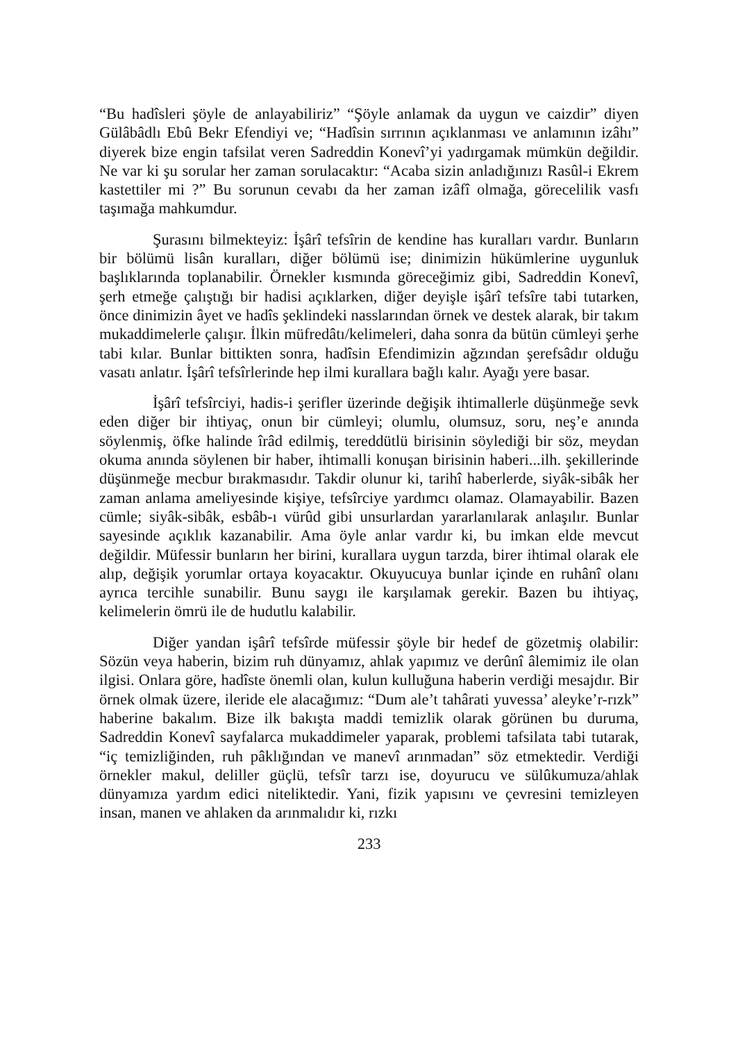“Bu hadîsleri şöyle de anlayabiliriz” “Şöyle anlamak da uygun ve caizdir” diyen Gülâbâdlı Ebû Bekr Efendiyi ve; “Hadîsin sırrının açıklanması ve anlamının izâhı” diyerek bize engin tafsilat veren Sadreddin Konevî’yi yadırgamak mümkün değildir. Ne var ki şu sorular her zaman sorulacaktır: “Acaba sizin anladığınızı Rasûl-i Ekrem kastettiler mi ?” Bu sorunun cevabı da her zaman izâfî olmağa, görecelilik vasfı taşımağa mahkumdur.
Şurasını bilmekteyiz: İşârî tefsîrin de kendine has kuralları vardır. Bunların bir bölümü lisân kuralları, diğer bölümü ise; dinimizin hükümlerine uygunluk başlıklarında toplanabilir. Örnekler kısmında göreceğimiz gibi, Sadreddin Konevî, şerh etmeğe çalıştığı bir hadisi açıklarken, diğer deyişle işârî tefsîre tabi tutarken, önce dinimizin âyet ve hadîs şeklindeki nasslarından örnek ve destek alarak, bir takım mukaddimelerle çalışır. İlkin müfredâtı/kelimeleri, daha sonra da bütün cümleyi şerhe tabi kılar. Bunlar bittikten sonra, hadîsin Efendimizin ağzından şerefsâdır olduğu vasatı anlatır. İşârî tefsîrlerinde hep ilmi kurallara bağlı kalır. Ayağı yere basar.
İşârî tefsîrciyi, hadis-i şerifler üzerinde değişik ihtimallerle düşünmeğe sevk eden diğer bir ihtiyaç, onun bir cümleyi; olumlu, olumsuz, soru, neş’e anında söylenmiş, öfke halinde îrâd edilmiş, tereddütlü birisinin söylediği bir söz, meydan okuma anında söylenen bir haber, ihtimalli konuşan birisinin haberi...ilh. şekillerinde düşünmeğe mecbur bırakmasıdır. Takdir olunur ki, tarihî haberlerde, siyâk-sibâk her zaman anlama ameliyesinde kişiye, tefsîrciye yardımcı olamaz. Olamayabilir. Bazen cümle; siyâk-sibâk, esbâb-ı vürûd gibi unsurlardan yararlanılarak anlaşılır. Bunlar sayesinde açıklık kazanabilir. Ama öyle anlar vardır ki, bu imkan elde mevcut değildir. Müfessir bunların her birini, kurallara uygun tarzda, birer ihtimal olarak ele alıp, değişik yorumlar ortaya koyacaktır. Okuyucuya bunlar içinde en ruhânî olanı ayrıca tercihle sunabilir. Bunu saygı ile karşılamak gerekir. Bazen bu ihtiyaç, kelimelerin ömrü ile de hudutlu kalabilir.
Diğer yandan işârî tefsîrde müfessir şöyle bir hedef de gözetmiş olabilir: Sözün veya haberin, bizim ruh dünyamız, ahlak yapımız ve derûnî âlemimiz ile olan ilgisi. Onlara göre, hadîste önemli olan, kulun kulluğuna haberin verdiği mesajdır. Bir örnek olmak üzere, ileride ele alacağımız: “Dum ale’t tahârati yuvessa’ aleyke’r-rızk” haberine bakalım. Bize ilk bakışta maddi temizlik olarak görünen bu duruma, Sadreddin Konevî sayfalarca mukaddimeler yaparak, problemi tafsilata tabi tutarak, “iç temizliğinden, ruh pâklığından ve manevî arınmadan” söz etmektedir. Verdiği örnekler makul, deliller güçlü, tefsîr tarzı ise, doyurucu ve sülûkumuza/ahlak dünyamıza yardım edici niteliktedir. Yani, fizik yapısını ve çevresini temizleyen insan, manen ve ahlaken da arınmalıdır ki, rızkı
233